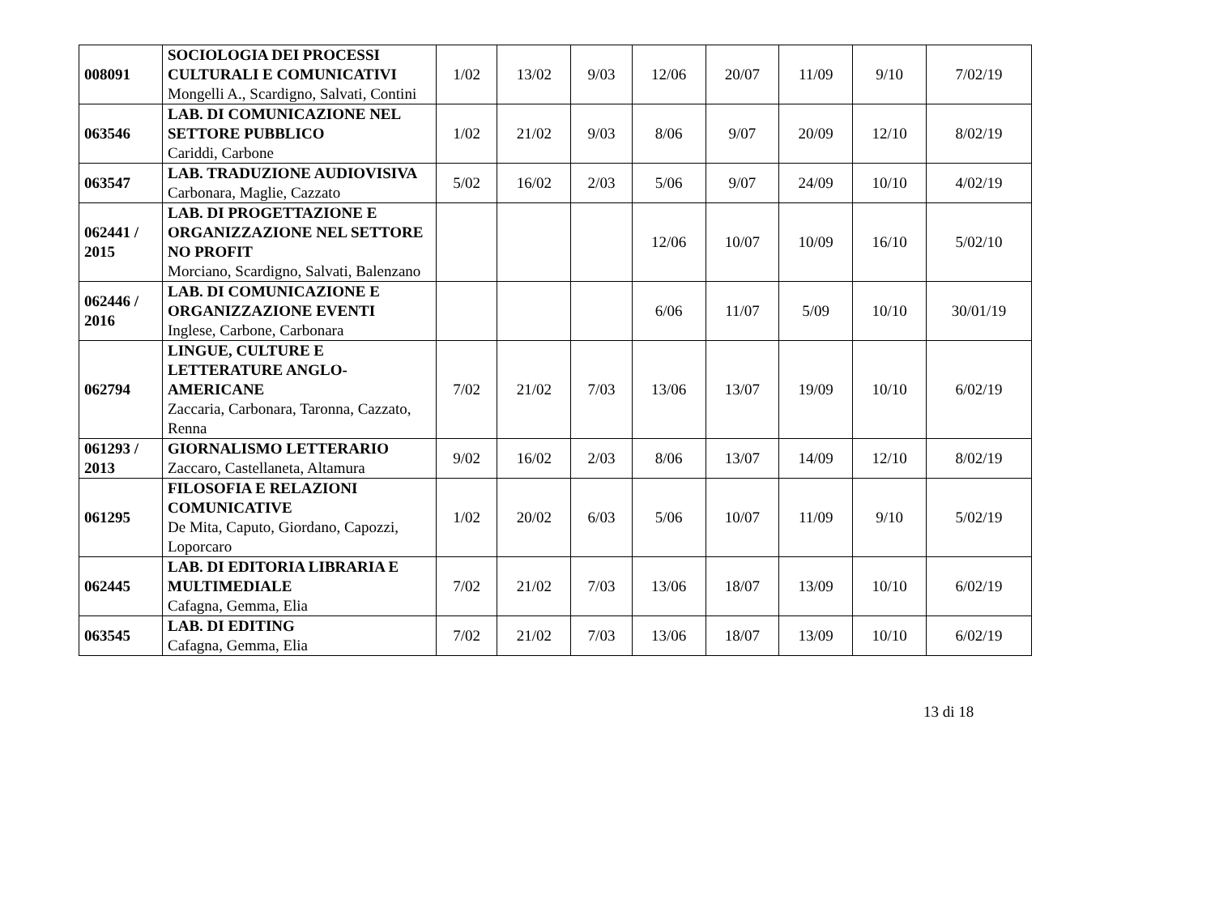| 008091 | SOCIOLOGIA DEI PROCESSI CULTURALI E COMUNICATIVI Mongelli A., Scardigno, Salvati, Contini | 1/02 | 13/02 | 9/03 | 12/06 | 20/07 | 11/09 | 9/10 | 7/02/19 |
| 063546 | LAB. DI COMUNICAZIONE NEL SETTORE PUBBLICO Cariddi, Carbone | 1/02 | 21/02 | 9/03 | 8/06 | 9/07 | 20/09 | 12/10 | 8/02/19 |
| 063547 | LAB. TRADUZIONE AUDIOVISIVA Carbonara, Maglie, Cazzato | 5/02 | 16/02 | 2/03 | 5/06 | 9/07 | 24/09 | 10/10 | 4/02/19 |
| 062441 / 2015 | LAB. DI PROGETTAZIONE E ORGANIZZAZIONE NEL SETTORE NO PROFIT Morciano, Scardigno, Salvati, Balenzano | | | | 12/06 | 10/07 | 10/09 | 16/10 | 5/02/10 |
| 062446 / 2016 | LAB. DI COMUNICAZIONE E ORGANIZZAZIONE EVENTI Inglese, Carbone, Carbonara | | | | 6/06 | 11/07 | 5/09 | 10/10 | 30/01/19 |
| 062794 | LINGUE, CULTURE E LETTERATURE ANGLO-AMERICANE Zaccaria, Carbonara, Taronna, Cazzato, Renna | 7/02 | 21/02 | 7/03 | 13/06 | 13/07 | 19/09 | 10/10 | 6/02/19 |
| 061293 / 2013 | GIORNALISMO LETTERARIO Zaccaro, Castellaneta, Altamura | 9/02 | 16/02 | 2/03 | 8/06 | 13/07 | 14/09 | 12/10 | 8/02/19 |
| 061295 | FILOSOFIA E RELAZIONI COMUNICATIVE De Mita, Caputo, Giordano, Capozzi, Loporcaro | 1/02 | 20/02 | 6/03 | 5/06 | 10/07 | 11/09 | 9/10 | 5/02/19 |
| 062445 | LAB. DI EDITORIA LIBRARIA E MULTIMEDIALE Cafagna, Gemma, Elia | 7/02 | 21/02 | 7/03 | 13/06 | 18/07 | 13/09 | 10/10 | 6/02/19 |
| 063545 | LAB. DI EDITING Cafagna, Gemma, Elia | 7/02 | 21/02 | 7/03 | 13/06 | 18/07 | 13/09 | 10/10 | 6/02/19 |
13 di 18